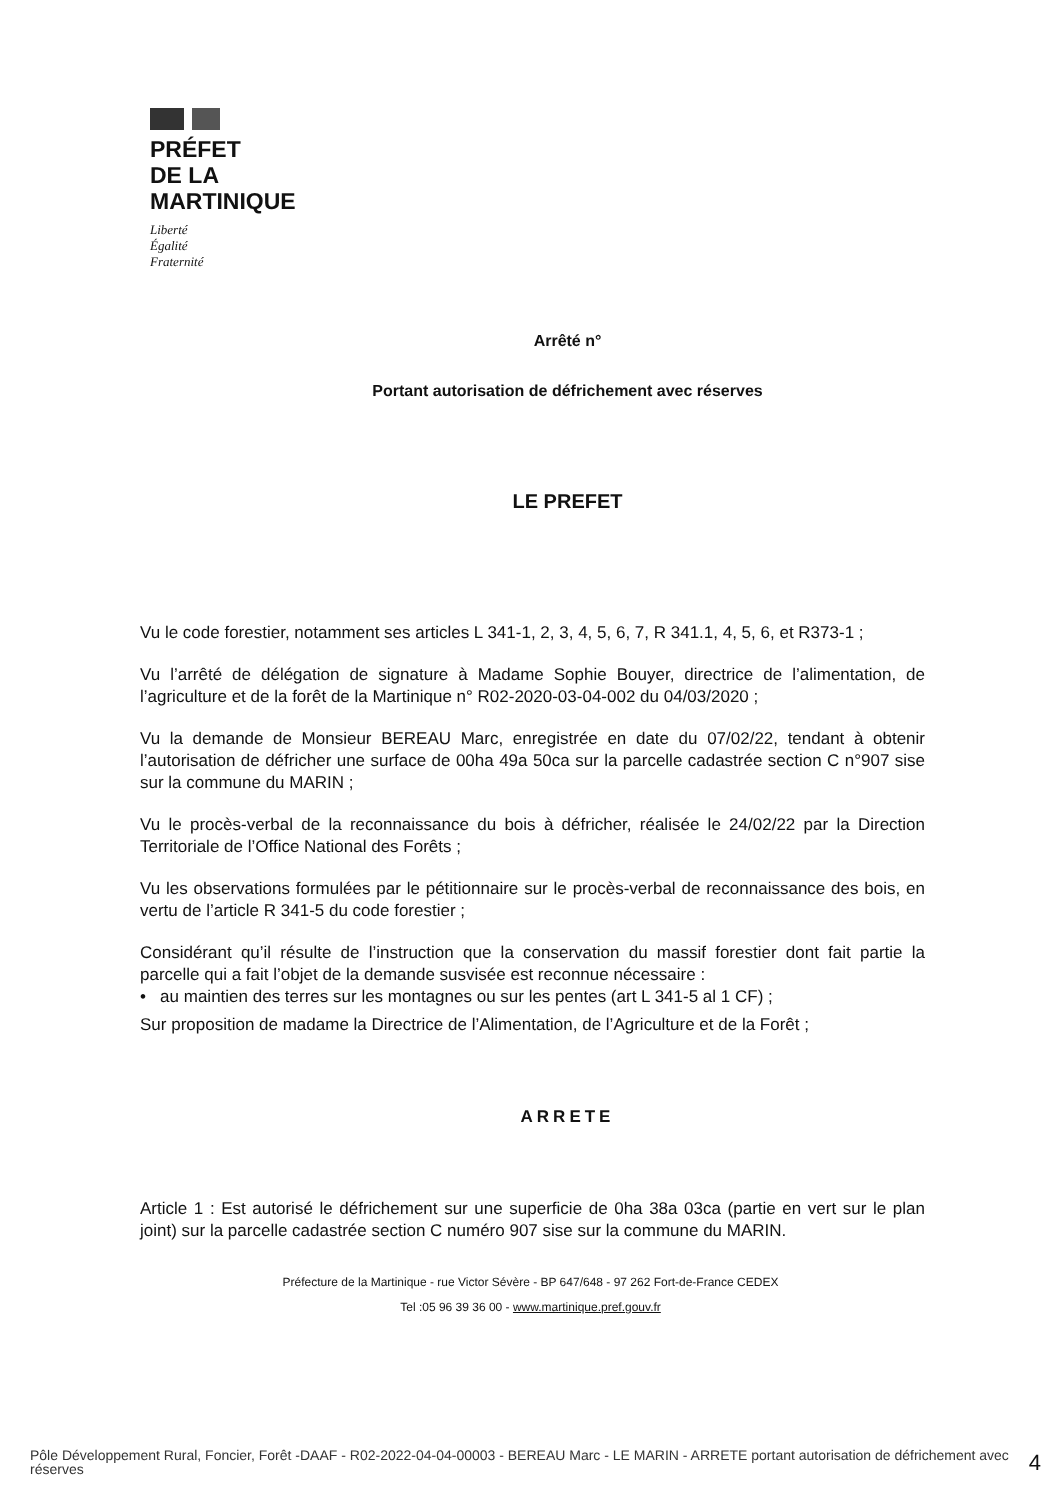PRÉFET
DE LA
MARTINIQUE
Liberté
Égalité
Fraternité
Arrêté n°
Portant autorisation de défrichement avec réserves
LE PREFET
Vu le code forestier, notamment ses articles L 341-1, 2, 3, 4, 5, 6, 7, R 341.1, 4, 5, 6, et R373-1 ;
Vu l’arrêté de délégation de signature à Madame Sophie Bouyer, directrice de l’alimentation, de l’agriculture et de la forêt de la Martinique n° R02-2020-03-04-002 du 04/03/2020 ;
Vu la demande de Monsieur BEREAU Marc, enregistrée en date du 07/02/22, tendant à obtenir l’autorisation de défricher une surface de 00ha 49a 50ca sur la parcelle cadastrée section C n°907 sise sur la commune du MARIN ;
Vu le procès-verbal de la reconnaissance du bois à défricher, réalisée le 24/02/22 par la Direction Territoriale de l’Office National des Forêts ;
Vu les observations formulées par le pétitionnaire sur le procès-verbal de reconnaissance des bois, en vertu de l’article R 341-5 du code forestier ;
Considérant qu’il résulte de l’instruction que la conservation du massif forestier dont fait partie la parcelle qui a fait l’objet de la demande susvisée est reconnue nécessaire :
• au maintien des terres sur les montagnes ou sur les pentes (art L 341-5 al 1 CF) ;
Sur proposition de madame la Directrice de l’Alimentation, de l’Agriculture et de la Forêt ;
ARRETE
Article 1 : Est autorisé le défrichement sur une superficie de 0ha 38a 03ca (partie en vert sur le plan joint) sur la parcelle cadastrée section C numéro 907 sise sur la commune du MARIN.
Préfecture de la Martinique - rue Victor Sévère - BP 647/648 - 97 262 Fort-de-France CEDEX
Tel :05 96 39 36 00 - www.martinique.pref.gouv.fr
Pôle Développement Rural, Foncier, Forêt -DAAF - R02-2022-04-04-00003 - BEREAU Marc - LE MARIN - ARRETE portant autorisation de défrichement avec réserves
4